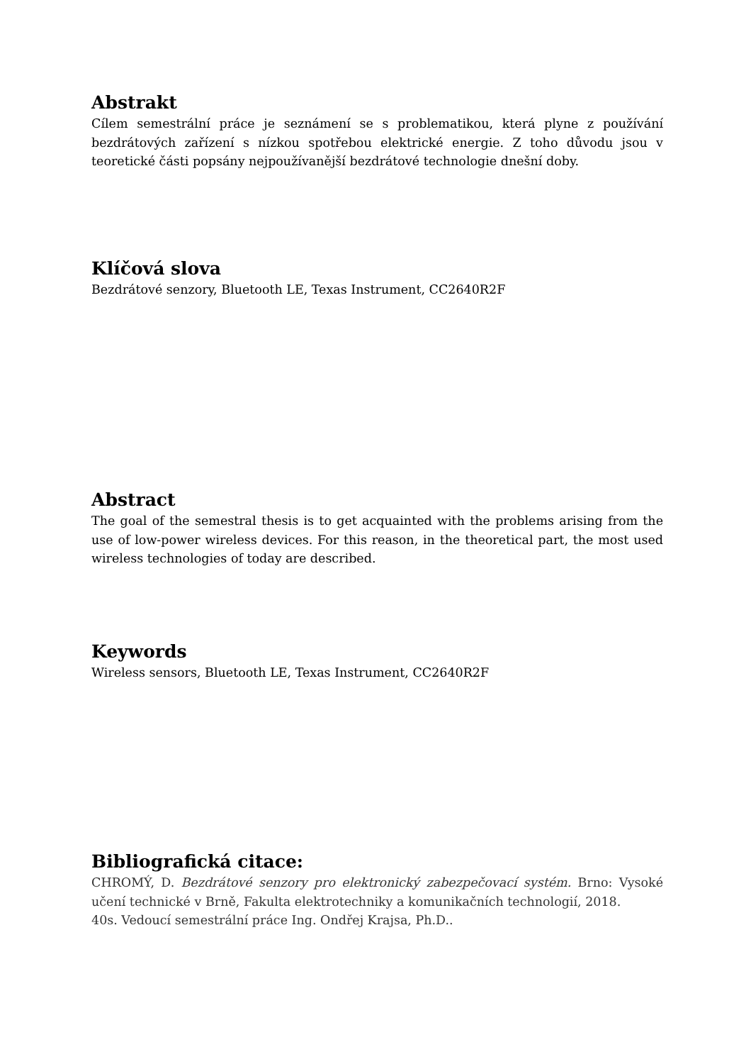Abstrakt
Cílem semestrální práce je seznámení se s problematikou, která plyne z používání bezdrátových zařízení s nízkou spotřebou elektrické energie. Z toho důvodu jsou v teoretické části popsány nejpoužívanější bezdrátové technologie dnešní doby.
Klíčová slova
Bezdrátové senzory, Bluetooth LE, Texas Instrument, CC2640R2F
Abstract
The goal of the semestral thesis is to get acquainted with the problems arising from the use of low-power wireless devices. For this reason, in the theoretical part, the most used wireless technologies of today are described.
Keywords
Wireless sensors, Bluetooth LE, Texas Instrument, CC2640R2F
Bibliografická citace:
CHROMÝ, D. Bezdrátové senzory pro elektronický zabezpečovací systém. Brno: Vysoké učení technické v Brně, Fakulta elektrotechniky a komunikačních technologií, 2018.
40s. Vedoucí semestrální práce Ing. Ondřej Krajsa, Ph.D..